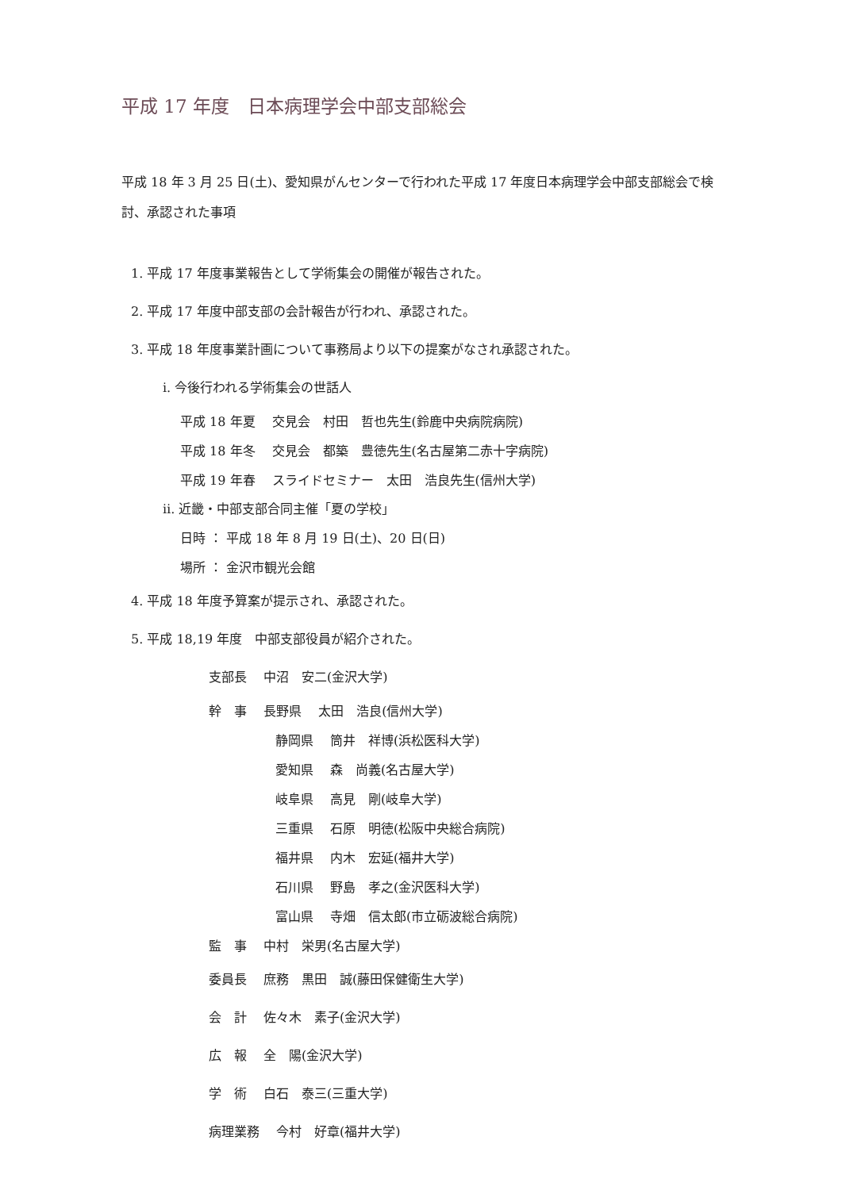平成 17 年度　日本病理学会中部支部総会
平成 18 年 3 月 25 日(土)、愛知県がんセンターで行われた平成 17 年度日本病理学会中部支部総会で検討、承認された事項
1. 平成 17 年度事業報告として学術集会の開催が報告された。
2. 平成 17 年度中部支部の会計報告が行われ、承認された。
3. 平成 18 年度事業計画について事務局より以下の提案がなされ承認された。
ⅰ. 今後行われる学術集会の世話人
平成 18 年夏　 交見会　村田　哲也先生(鈴鹿中央病院病院)
平成 18 年冬　 交見会　都築　豊徳先生(名古屋第二赤十字病院)
平成 19 年春　 スライドセミナー　太田　浩良先生(信州大学)
ⅱ. 近畿・中部支部合同主催「夏の学校」
日時 ： 平成 18 年 8 月 19 日(土)、20 日(日)
場所 ： 金沢市観光会館
4. 平成 18 年度予算案が提示され、承認された。
5. 平成 18,19 年度　中部支部役員が紹介された。
支部長　 中沼　安二(金沢大学)
幹　事　 長野県　 太田　浩良(信州大学)
静岡県　 筒井　祥博(浜松医科大学)
愛知県　 森　尚義(名古屋大学)
岐阜県　 高見　剛(岐阜大学)
三重県　 石原　明徳(松阪中央総合病院)
福井県　 内木　宏延(福井大学)
石川県　 野島　孝之(金沢医科大学)
富山県　 寺畑　信太郎(市立砺波総合病院)
監　事　 中村　栄男(名古屋大学)
委員長　 庶務　黒田　誠(藤田保健衛生大学)
会　計　 佐々木　素子(金沢大学)
広　報　 全　陽(金沢大学)
学　術　 白石　泰三(三重大学)
病理業務　 今村　好章(福井大学)